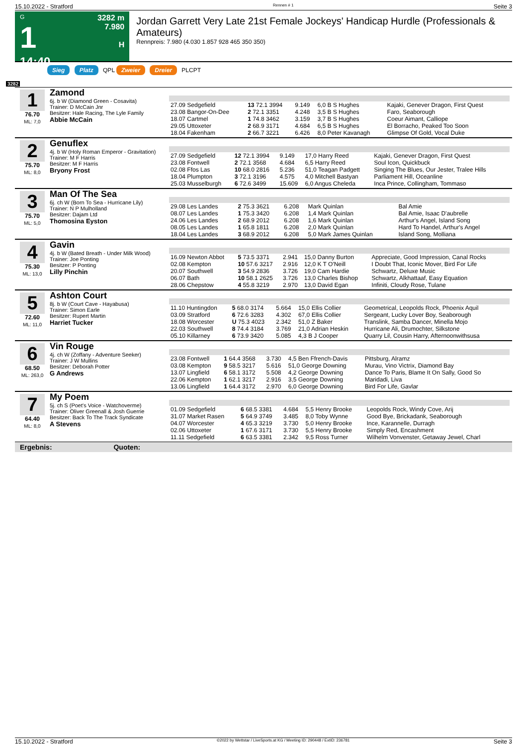15.10.2022 - Stratford Rennen # 1 Seite 3
G
1
14:40
3282 m
7.980
H
Jordan Garrett Very Late 21st Female Jockeys' Handicap Hurdle (Professionals & Amateurs)
Rennpreis: 7.980 (4.030 1.857 928 465 350 350)
Sieg Platz QPL Zweier Dreier PLCPT
3282
1
76.70
ML: 7,0
Zamond
6j. b W (Diamond Green - Cosavita)
Trainer: D McCain Jnr
Besitzer: Hale Racing, The Lyle Family
Abbie McCain
| 27.09 Sedgefield | 13 72.1 3994 | 9.149 | 6,0 B S Hughes | Kajaki, Genever Dragon, First Quest |
| 23.08 Bangor-On-Dee | 2 72.1 3351 | 4.248 | 3,5 B S Hughes | Faro, Seaborough |
| 18.07 Cartmel | 1 74.8 3462 | 3.159 | 3,7 B S Hughes | Coeur Aimant, Calliope |
| 29.05 Uttoxeter | 2 68.9 3171 | 4.684 | 6,5 B S Hughes | El Borracho, Peaked Too Soon |
| 18.04 Fakenham | 2 66.7 3221 | 6.426 | 8,0 Peter Kavanagh | Glimpse Of Gold, Vocal Duke |
2
75.70
ML: 8,0
Genuflex
4j. b W (Holy Roman Emperor - Gravitation)
Trainer: M F Harris
Besitzer: M F Harris
Bryony Frost
| 27.09 Sedgefield | 12 72.1 3994 | 9.149 | 17,0 Harry Reed | Kajaki, Genever Dragon, First Quest |
| 23.08 Fontwell | 2 72.1 3568 | 4.684 | 6,5 Harry Reed | Soul Icon, Quickbuck |
| 02.08 Ffos Las | 10 68.0 2816 | 5.236 | 51,0 Teagan Padgett | Singing The Blues, Our Jester, Tralee Hills |
| 18.04 Plumpton | 3 72.1 3196 | 4.575 | 4,0 Mitchell Bastyan | Parliament Hill, Oceanline |
| 25.03 Musselburgh | 6 72.6 3499 | 15.609 | 6,0 Angus Cheleda | Inca Prince, Collingham, Tommaso |
3
75.70
ML: 5,0
Man Of The Sea
6j. ch W (Born To Sea - Hurricane Lily)
Trainer: N P Mulholland
Besitzer: Dajam Ltd
Thomosina Eyston
| 29.08 Les Landes | 2 75.3 3621 | 6.208 | Mark Quinlan | Bal Amie |
| 08.07 Les Landes | 1 75.3 3420 | 6.208 | 1,4 Mark Quinlan | Bal Amie, Isaac D'aubrelle |
| 24.06 Les Landes | 2 68.9 2012 | 6.208 | 1,6 Mark Quinlan | Arthur's Angel, Island Song |
| 08.05 Les Landes | 1 65.8 1811 | 6.208 | 2,0 Mark Quinlan | Hard To Handel, Arthur's Angel |
| 18.04 Les Landes | 3 68.9 2012 | 6.208 | 5,0 Mark James Quinlan | Island Song, Molliana |
4
75.30
ML: 13,0
Gavin
4j. b W (Bated Breath - Under Milk Wood)
Trainer: Joe Ponting
Besitzer: P Ponting
Lilly Pinchin
| 16.09 Newton Abbot | 5 73.5 3371 | 2.941 | 15,0 Danny Burton | Appreciate, Good Impression, Canal Rocks |
| 02.08 Kempton | 10 57.6 3217 | 2.916 | 12,0 K T O'Neill | I Doubt That, Iconic Mover, Bird For Life |
| 20.07 Southwell | 3 54.9 2836 | 3.726 | 19,0 Cam Hardie | Schwartz, Deluxe Music |
| 06.07 Bath | 10 58.1 2625 | 3.726 | 13,0 Charles Bishop | Schwartz, Alkhattaaf, Easy Equation |
| 28.06 Chepstow | 4 55.8 3219 | 2.970 | 13,0 David Egan | Infiniti, Cloudy Rose, Tulane |
5
72.60
ML: 11,0
Ashton Court
8j. b W (Court Cave - Hayabusa)
Trainer: Simon Earle
Besitzer: Rupert Martin
Harriet Tucker
| 11.10 Huntingdon | 5 68.0 3174 | 5.664 | 15,0 Ellis Collier | Geometrical, Leopolds Rock, Phoenix Aquil |
| 03.09 Stratford | 6 72.6 3283 | 4.302 | 67,0 Ellis Collier | Sergeant, Lucky Lover Boy, Seaborough |
| 18.08 Worcester | U 75.3 4023 | 2.342 | 51,0 Z Baker | Translink, Samba Dancer, Minella Mojo |
| 22.03 Southwell | 8 74.4 3184 | 3.769 | 21,0 Adrian Heskin | Hurricane Ali, Drumochter, Silkstone |
| 05.10 Killarney | 6 73.9 3420 | 5.085 | 4,3 B J Cooper | Quarry Lil, Cousin Harry, Afternoonwithsusa |
6
68.50
ML: 263,0
Vin Rouge
4j. ch W (Zoffany - Adventure Seeker)
Trainer: J W Mullins
Besitzer: Deborah Potter
G Andrews
| 23.08 Fontwell | 1 64.4 3568 | 3.730 | 4,5 Ben Ffrench-Davis | Pittsburg, Alramz |
| 03.08 Kempton | 9 58.5 3217 | 5.616 | 51,0 George Downing | Murau, Vino Victrix, Diamond Bay |
| 13.07 Lingfield | 6 58.1 3172 | 5.508 | 4,2 George Downing | Dance To Paris, Blame It On Sally, Good So |
| 22.06 Kempton | 1 62.1 3217 | 2.916 | 3,5 George Downing | Maridadi, Liva |
| 13.06 Lingfield | 1 64.4 3172 | 2.970 | 6,0 George Downing | Bird For Life, Gavlar |
7
64.40
ML: 8,0
My Poem
5j. ch S (Poet's Voice - Watchoverme)
Trainer: Oliver Greenall & Josh Guerrie
Besitzer: Back To The Track Syndicate
A Stevens
| 01.09 Sedgefield | 6 68.5 3381 | 4.684 | 5,5 Henry Brooke | Leopolds Rock, Windy Cove, Arij |
| 31.07 Market Rasen | 5 64.9 3749 | 3.485 | 8,0 Toby Wynne | Good Bye, Brickadank, Seaborough |
| 04.07 Worcester | 4 65.3 3219 | 3.730 | 5,0 Henry Brooke | Ince, Karannelle, Durragh |
| 02.06 Uttoxeter | 1 67.6 3171 | 3.730 | 5,5 Henry Brooke | Simply Red, Encashment |
| 11.11 Sedgefield | 6 63.5 3381 | 2.342 | 9,5 Ross Turner | Wilhelm Vonvenster, Getaway Jewel, Charl |
Ergebnis: Quoten:
15.10.2022 - Stratford ©2022 by Wettstar / LiveSports.at KG / Meeting ID: 290448 / ExtID: 236781 Seite 3